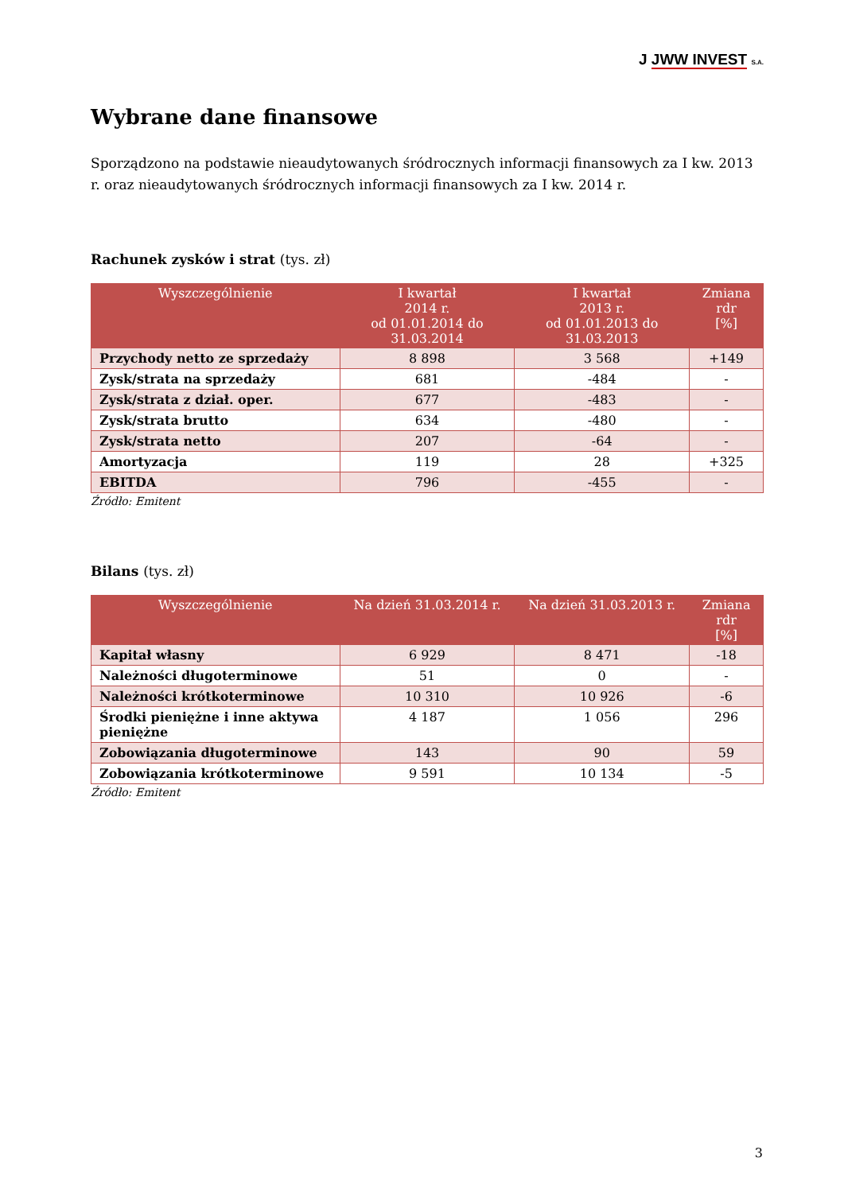J JWW INVEST S.A.
Wybrane dane finansowe
Sporządzono na podstawie nieaudytowanych śródrocznych informacji finansowych za I kw. 2013 r. oraz nieaudytowanych śródrocznych informacji finansowych za I kw. 2014 r.
Rachunek zysków i strat (tys. zł)
| Wyszczególnienie | I kwartał 2014 r. od 01.01.2014 do 31.03.2014 | I kwartał 2013 r. od 01.01.2013 do 31.03.2013 | Zmiana rdr [%] |
| --- | --- | --- | --- |
| Przychody netto ze sprzedaży | 8 898 | 3 568 | +149 |
| Zysk/strata na sprzedaży | 681 | -484 | - |
| Zysk/strata z dział. oper. | 677 | -483 | - |
| Zysk/strata brutto | 634 | -480 | - |
| Zysk/strata netto | 207 | -64 | - |
| Amortyzacja | 119 | 28 | +325 |
| EBITDA | 796 | -455 | - |
Źródło: Emitent
Bilans (tys. zł)
| Wyszczególnienie | Na dzień 31.03.2014 r. | Na dzień 31.03.2013 r. | Zmiana rdr [%] |
| --- | --- | --- | --- |
| Kapitał własny | 6 929 | 8 471 | -18 |
| Należności długoterminowe | 51 | 0 | - |
| Należności krótkoterminowe | 10 310 | 10 926 | -6 |
| Środki pieniężne i inne aktywa pieniężne | 4 187 | 1 056 | 296 |
| Zobowiązania długoterminowe | 143 | 90 | 59 |
| Zobowiązania krótkoterminowe | 9 591 | 10 134 | -5 |
Źródło: Emitent
3